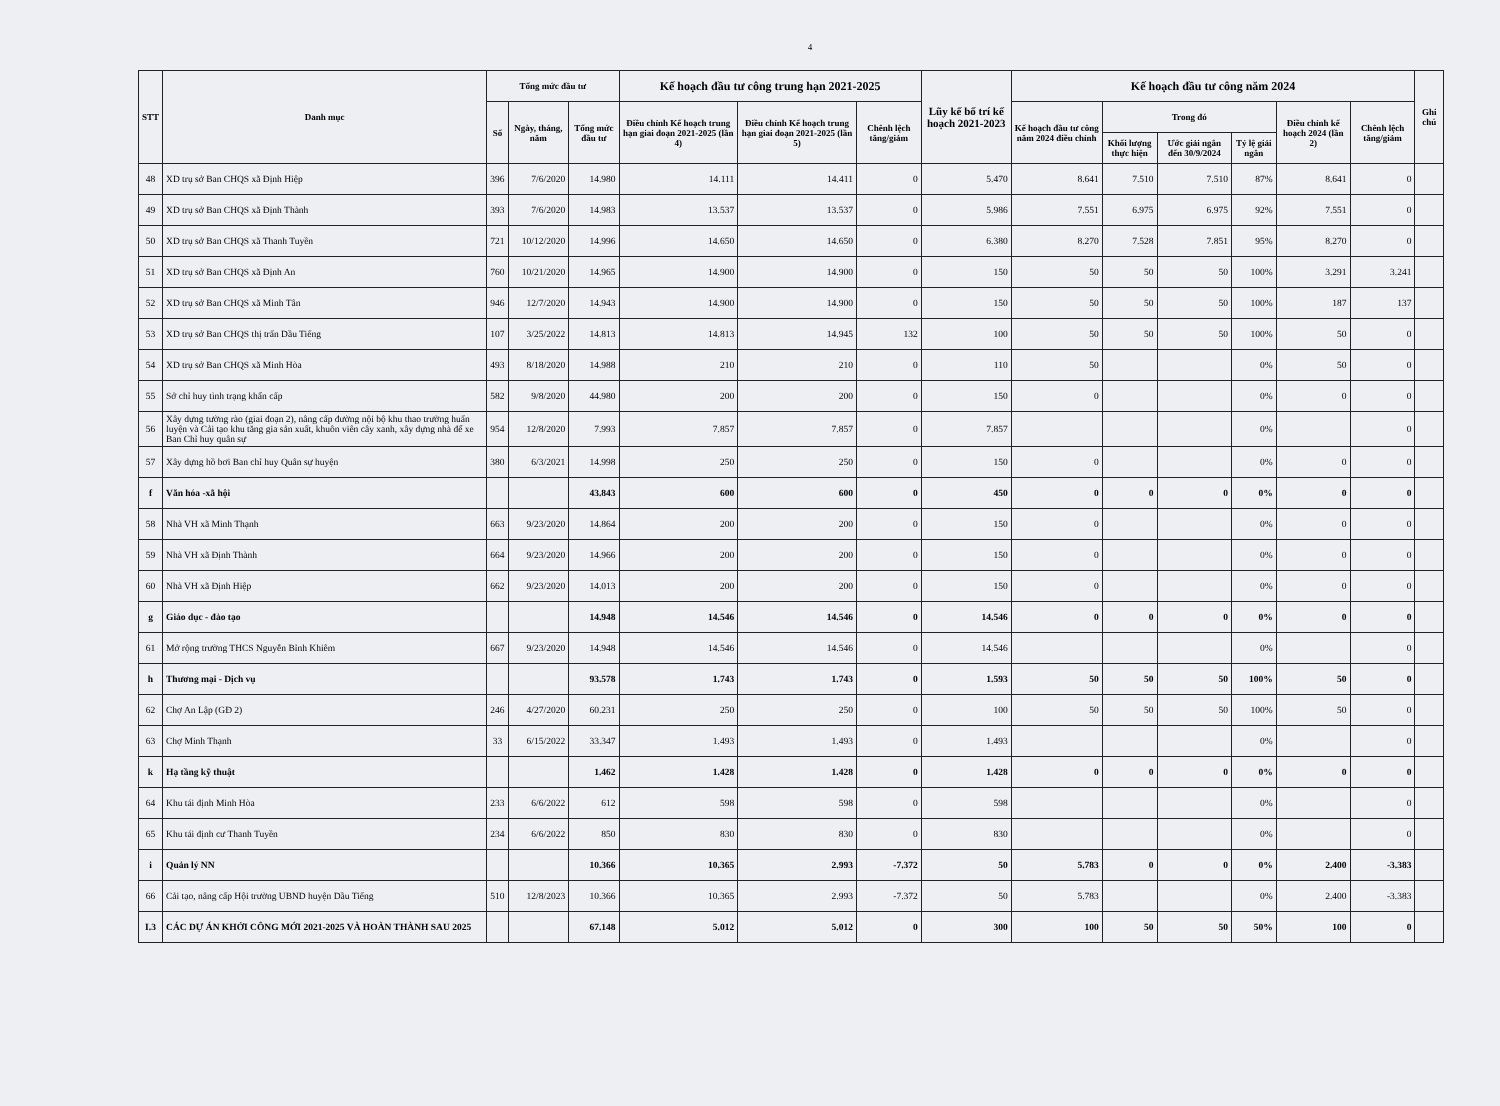4
| STT | Danh mục | Tổng mức đầu tư | | | Kế hoạch đầu tư công trung hạn 2021-2025 | | | Lũy kế bố trí kế hoạch 2021-2023 | Kế hoạch đầu tư công năm 2024 | | | | | | Ghi chú |
| --- | --- | --- | --- | --- | --- | --- | --- | --- | --- | --- | --- | --- | --- | --- | --- |
| | | Số | Ngày, tháng, năm | Tổng mức đầu tư | Điều chỉnh Kế hoạch trung hạn giai đoạn 2021-2025 (lần 4) | Điều chỉnh Kế hoạch trung hạn giai đoạn 2021-2025 (lần 5) | Chênh lệch tăng/giảm | | Kế hoạch đầu tư công năm 2024 điều chỉnh | Trong đó | | | Điều chỉnh kế hoạch 2024 (lần 2) | Chênh lệch tăng/giảm | |
| | | | | | | | | | | Khối lượng thực hiện | Ước giải ngân đến 30/9/2024 | Tỷ lệ giải ngân | | | |
| 48 | XD trụ sở Ban CHQS xã Định Hiệp | 396 | 7/6/2020 | 14.980 | 14.111 | 14.411 | 0 | 5.470 | 8.641 | 7.510 | 7.510 | 87% | 8.641 | 0 | |
| 49 | XD trụ sở Ban CHQS xã Định Thành | 393 | 7/6/2020 | 14.983 | 13.537 | 13.537 | 0 | 5.986 | 7.551 | 6.975 | 6.975 | 92% | 7.551 | 0 | |
| 50 | XD trụ sở Ban CHQS xã Thanh Tuyền | 721 | 10/12/2020 | 14.996 | 14.650 | 14.650 | 0 | 6.380 | 8.270 | 7.528 | 7.851 | 95% | 8.270 | 0 | |
| 51 | XD trụ sở Ban CHQS xã Định An | 760 | 10/21/2020 | 14.965 | 14.900 | 14.900 | 0 | 150 | 50 | 50 | 50 | 100% | 3.291 | 3.241 | |
| 52 | XD trụ sở Ban CHQS xã Minh Tân | 946 | 12/7/2020 | 14.943 | 14.900 | 14.900 | 0 | 150 | 50 | 50 | 50 | 100% | 187 | 137 | |
| 53 | XD trụ sở Ban CHQS thị trấn Dầu Tiếng | 107 | 3/25/2022 | 14.813 | 14.813 | 14.945 | 132 | 100 | 50 | 50 | 50 | 100% | 50 | 0 | |
| 54 | XD trụ sở Ban CHQS xã Minh Hòa | 493 | 8/18/2020 | 14.988 | 210 | 210 | 0 | 110 | 50 | | | 0% | 50 | 0 | |
| 55 | Sở chỉ huy tình trạng khẩn cấp | 582 | 9/8/2020 | 44.980 | 200 | 200 | 0 | 150 | 0 | | | 0% | 0 | 0 | |
| 56 | Xây dựng tường rào (giai đoạn 2), nâng cấp đường nội bộ khu thao trường huấn luyện và Cải tạo khu tăng gia sản xuất, khuôn viên cây xanh, xây dựng nhà để xe Ban Chỉ huy quân sự | 954 | 12/8/2020 | 7.993 | 7.857 | 7.857 | 0 | 7.857 | | | | 0% | | 0 | |
| 57 | Xây dựng hồ bơi Ban chỉ huy Quân sự huyện | 380 | 6/3/2021 | 14.998 | 250 | 250 | 0 | 150 | 0 | | | 0% | 0 | 0 | |
| f | Văn hóa -xã hội | | | 43.843 | 600 | 600 | 0 | 450 | 0 | 0 | 0 | 0% | 0 | 0 | |
| 58 | Nhà VH xã Minh Thạnh | 663 | 9/23/2020 | 14.864 | 200 | 200 | 0 | 150 | 0 | | | 0% | 0 | 0 | |
| 59 | Nhà VH xã Định Thành | 664 | 9/23/2020 | 14.966 | 200 | 200 | 0 | 150 | 0 | | | 0% | 0 | 0 | |
| 60 | Nhà VH xã Định Hiệp | 662 | 9/23/2020 | 14.013 | 200 | 200 | 0 | 150 | 0 | | | 0% | 0 | 0 | |
| g | Giáo dục - đào tạo | | | 14.948 | 14.546 | 14.546 | 0 | 14.546 | 0 | 0 | 0 | 0% | 0 | 0 | |
| 61 | Mở rộng trường THCS Nguyễn Bỉnh Khiêm | 667 | 9/23/2020 | 14.948 | 14.546 | 14.546 | 0 | 14.546 | | | | 0% | | 0 | |
| h | Thương mại - Dịch vụ | | | 93.578 | 1.743 | 1.743 | 0 | 1.593 | 50 | 50 | 50 | 100% | 50 | 0 | |
| 62 | Chợ An Lập (GĐ 2) | 246 | 4/27/2020 | 60.231 | 250 | 250 | 0 | 100 | 50 | 50 | 50 | 100% | 50 | 0 | |
| 63 | Chợ Minh Thạnh | 33 | 6/15/2022 | 33.347 | 1.493 | 1.493 | 0 | 1.493 | | | | 0% | | 0 | |
| k | Hạ tầng kỹ thuật | | | 1.462 | 1.428 | 1.428 | 0 | 1.428 | 0 | 0 | 0 | 0% | 0 | 0 | |
| 64 | Khu tái định Minh Hòa | 233 | 6/6/2022 | 612 | 598 | 598 | 0 | 598 | | | | 0% | | 0 | |
| 65 | Khu tái định cư Thanh Tuyền | 234 | 6/6/2022 | 850 | 830 | 830 | 0 | 830 | | | | 0% | | 0 | |
| i | Quản lý NN | | | 10.366 | 10.365 | 2.993 | -7.372 | 50 | 5.783 | 0 | 0 | 0% | 2.400 | -3.383 | |
| 66 | Cải tạo, nâng cấp Hội trường UBND huyện Dầu Tiếng | 510 | 12/8/2023 | 10.366 | 10.365 | 2.993 | -7.372 | 50 | 5.783 | | | 0% | 2.400 | -3.383 | |
| I.3 | CÁC DỰ ÁN KHỞI CÔNG MỚI 2021-2025 VÀ HOÀN THÀNH SAU 2025 | | | 67.148 | 5.012 | 5.012 | 0 | 300 | 100 | 50 | 50 | 50% | 100 | 0 | |